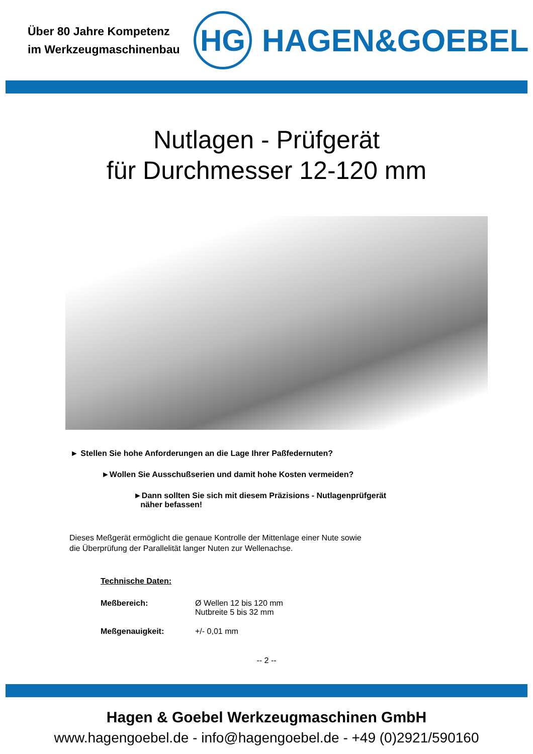Über 80 Jahre Kompetenz
im Werkzeugmaschinenbau
HG
HAGEN&GOEBEL
Nutlagen - Prüfgerät
für Durchmesser 12-120 mm
► Stellen Sie hohe Anforderungen an die Lage Ihrer Paßfedernuten?
►Wollen Sie Ausschußserien und damit hohe Kosten vermeiden?
►Dann sollten Sie sich mit diesem Präzisions - Nutlagenprüfgerät
näher befassen!
Dieses Meßgerät ermöglicht die genaue Kontrolle der Mittenlage einer Nute sowie
die Überprüfung der Parallelität langer Nuten zur Wellenachse.
Technische Daten:
| Meßbereich: | Ø Wellen 12 bis 120 mm Nutbreite 5 bis 32 mm |
| Meßgenauigkeit: | +/- 0,01 mm |
-- 2 --
Hagen & Goebel Werkzeugmaschinen GmbH
www.hagengoebel.de - info@hagengoebel.de - +49 (0)2921/590160